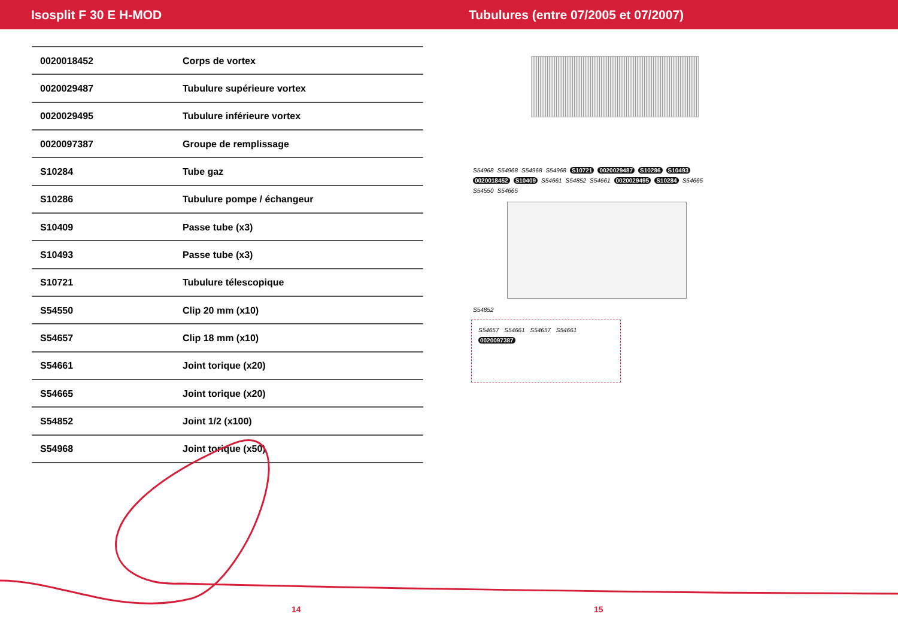Isosplit F 30 E H-MOD
Tubulures (entre 07/2005 et 07/2007)
| 0020018452 | Corps de vortex |
| 0020029487 | Tubulure supérieure vortex |
| 0020029495 | Tubulure inférieure vortex |
| 0020097387 | Groupe de remplissage |
| S10284 | Tube gaz |
| S10286 | Tubulure pompe / échangeur |
| S10409 | Passe tube (x3) |
| S10493 | Passe tube (x3) |
| S10721 | Tubulure télescopique |
| S54550 | Clip 20 mm (x10) |
| S54657 | Clip 18 mm (x10) |
| S54661 | Joint torique (x20) |
| S54665 | Joint torique (x20) |
| S54852 | Joint 1/2 (x100) |
| S54968 | Joint torique (x50) |
S54968 S54968 S54968 S54968 S10721 0020029487 S10286 S10493 0020018452 S10409 S54661 S54852 S54661 0020029495 S10284 S54665 S54550 S54665 S54852
S54657 S54661 S54657 S54661
0020097387
14 15